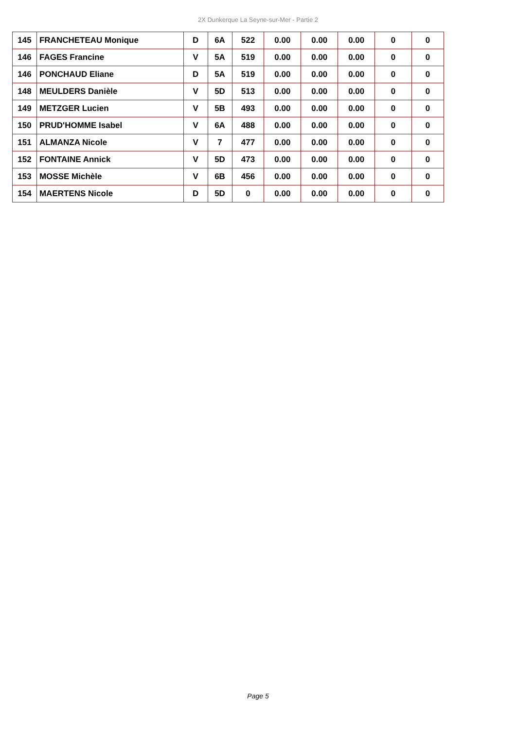2X Dunkerque La Seyne-sur-Mer - Partie 2
| 145 | FRANCHETEAU Monique | D | 6A | 522 | 0.00 | 0.00 | 0.00 | 0 | 0 |
| 146 | FAGES Francine | V | 5A | 519 | 0.00 | 0.00 | 0.00 | 0 | 0 |
| 146 | PONCHAUD Eliane | D | 5A | 519 | 0.00 | 0.00 | 0.00 | 0 | 0 |
| 148 | MEULDERS Danièle | V | 5D | 513 | 0.00 | 0.00 | 0.00 | 0 | 0 |
| 149 | METZGER Lucien | V | 5B | 493 | 0.00 | 0.00 | 0.00 | 0 | 0 |
| 150 | PRUD'HOMME Isabel | V | 6A | 488 | 0.00 | 0.00 | 0.00 | 0 | 0 |
| 151 | ALMANZA Nicole | V | 7 | 477 | 0.00 | 0.00 | 0.00 | 0 | 0 |
| 152 | FONTAINE Annick | V | 5D | 473 | 0.00 | 0.00 | 0.00 | 0 | 0 |
| 153 | MOSSE Michèle | V | 6B | 456 | 0.00 | 0.00 | 0.00 | 0 | 0 |
| 154 | MAERTENS Nicole | D | 5D | 0 | 0.00 | 0.00 | 0.00 | 0 | 0 |
Page 5